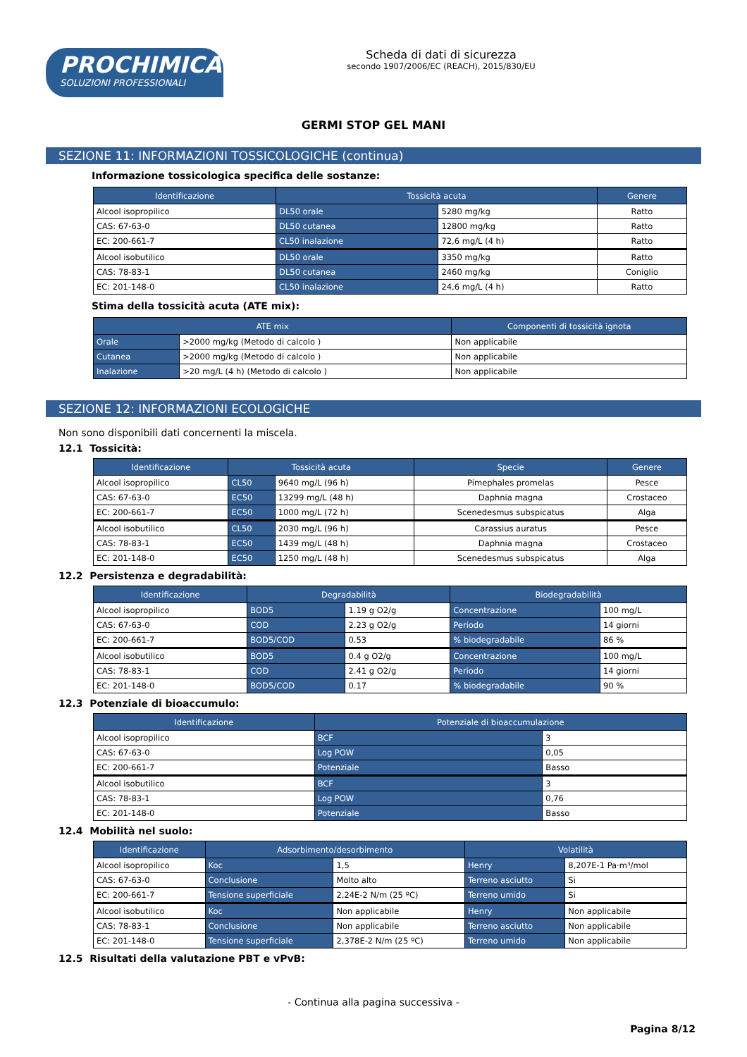PROCHIMICA
SOLUZIONI PROFESSIONALI
Scheda di dati di sicurezza
secondo 1907/2006/EC (REACH), 2015/830/EU
GERMI STOP GEL MANI
SEZIONE 11: INFORMAZIONI TOSSICOLOGICHE (continua)
Informazione tossicologica specifica delle sostanze:
| Identificazione | Tossicità acuta | | Genere |
| --- | --- | --- | --- |
| Alcool isopropilico | DL50 orale | 5280 mg/kg | Ratto |
| CAS: 67-63-0 | DL50 cutanea | 12800 mg/kg | Ratto |
| EC: 200-661-7 | CL50 inalazione | 72,6 mg/L (4 h) | Ratto |
| Alcool isobutilico | DL50 orale | 3350 mg/kg | Ratto |
| CAS: 78-83-1 | DL50 cutanea | 2460 mg/kg | Coniglio |
| EC: 201-148-0 | CL50 inalazione | 24,6 mg/L (4 h) | Ratto |
Stima della tossicità acuta (ATE mix):
| ATE mix | | Componenti di tossicità ignota |
| --- | --- | --- |
| Orale | >2000 mg/kg (Metodo di calcolo ) | Non applicabile |
| Cutanea | >2000 mg/kg (Metodo di calcolo ) | Non applicabile |
| Inalazione | >20 mg/L (4 h) (Metodo di calcolo ) | Non applicabile |
SEZIONE 12: INFORMAZIONI ECOLOGICHE
Non sono disponibili dati concernenti la miscela.
12.1 Tossicità:
| Identificazione | Tossicità acuta | | Specie | Genere |
| --- | --- | --- | --- | --- |
| Alcool isopropilico | CL50 | 9640 mg/L (96 h) | Pimephales promelas | Pesce |
| CAS: 67-63-0 | EC50 | 13299 mg/L (48 h) | Daphnia magna | Crostaceo |
| EC: 200-661-7 | EC50 | 1000 mg/L (72 h) | Scenedesmus subspicatus | Alga |
| Alcool isobutilico | CL50 | 2030 mg/L (96 h) | Carassius auratus | Pesce |
| CAS: 78-83-1 | EC50 | 1439 mg/L (48 h) | Daphnia magna | Crostaceo |
| EC: 201-148-0 | EC50 | 1250 mg/L (48 h) | Scenedesmus subspicatus | Alga |
12.2 Persistenza e degradabilità:
| Identificazione | Degradabilità | | Biodegradabilità | |
| --- | --- | --- | --- | --- |
| Alcool isopropilico | BOD5 | 1.19 g O2/g | Concentrazione | 100 mg/L |
| CAS: 67-63-0 | COD | 2.23 g O2/g | Periodo | 14 giorni |
| EC: 200-661-7 | BOD5/COD | 0.53 | % biodegradabile | 86 % |
| Alcool isobutilico | BOD5 | 0.4 g O2/g | Concentrazione | 100 mg/L |
| CAS: 78-83-1 | COD | 2.41 g O2/g | Periodo | 14 giorni |
| EC: 201-148-0 | BOD5/COD | 0.17 | % biodegradabile | 90 % |
12.3 Potenziale di bioaccumulo:
| Identificazione | Potenziale di bioaccumulazione | |
| --- | --- | --- |
| Alcool isopropilico | BCF | 3 |
| CAS: 67-63-0 | Log POW | 0,05 |
| EC: 200-661-7 | Potenziale | Basso |
| Alcool isobutilico | BCF | 3 |
| CAS: 78-83-1 | Log POW | 0,76 |
| EC: 201-148-0 | Potenziale | Basso |
12.4 Mobilità nel suolo:
| Identificazione | Adsorbimento/desorbimento | | Volatilità | |
| --- | --- | --- | --- | --- |
| Alcool isopropilico | Koc | 1,5 | Henry | 8,207E-1 Pa·m³/mol |
| CAS: 67-63-0 | Conclusione | Molto alto | Terreno asciutto | Si |
| EC: 200-661-7 | Tensione superficiale | 2,24E-2 N/m (25 ºC) | Terreno umido | Si |
| Alcool isobutilico | Koc | Non applicabile | Henry | Non applicabile |
| CAS: 78-83-1 | Conclusione | Non applicabile | Terreno asciutto | Non applicabile |
| EC: 201-148-0 | Tensione superficiale | 2,378E-2 N/m (25 ºC) | Terreno umido | Non applicabile |
12.5 Risultati della valutazione PBT e vPvB:
- Continua alla pagina successiva -
Pagina 8/12